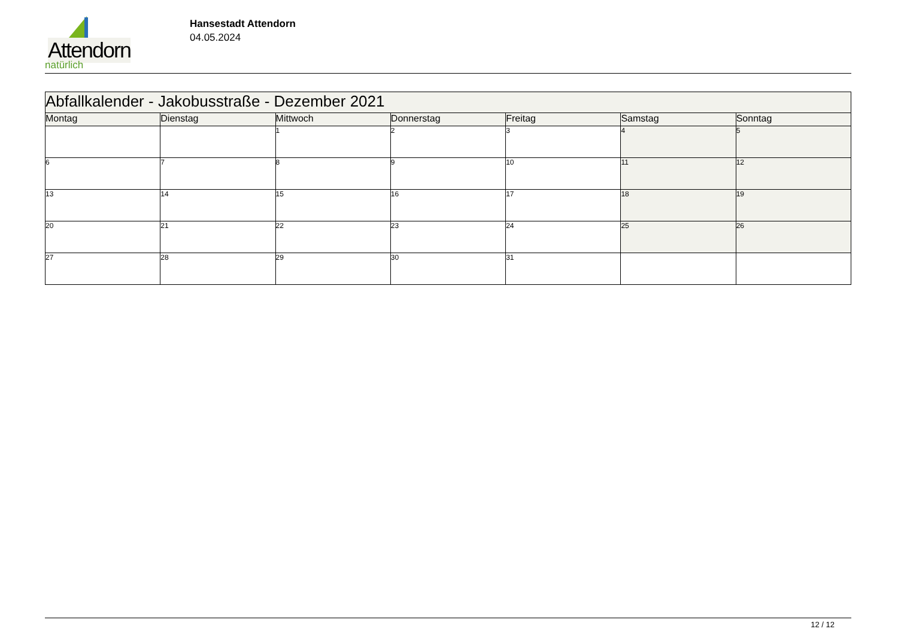Attendorn
natürlich
Hansestadt Attendorn
04.05.2024
| Abfallkalender - Jakobusstraße - Dezember 2021 | | | | | | |
| Montag | Dienstag | Mittwoch | Donnerstag | Freitag | Samstag | Sonntag |
| | | 1 | 2 | 3 | 4 | 5 |
| 6 | 7 | 8 | 9 | 10 | 11 | 12 |
| 13 | 14 | 15 | 16 | 17 | 18 | 19 |
| 20 | 21 | 22 | 23 | 24 | 25 | 26 |
| 27 | 28 | 29 | 30 | 31 | | |
12 / 12